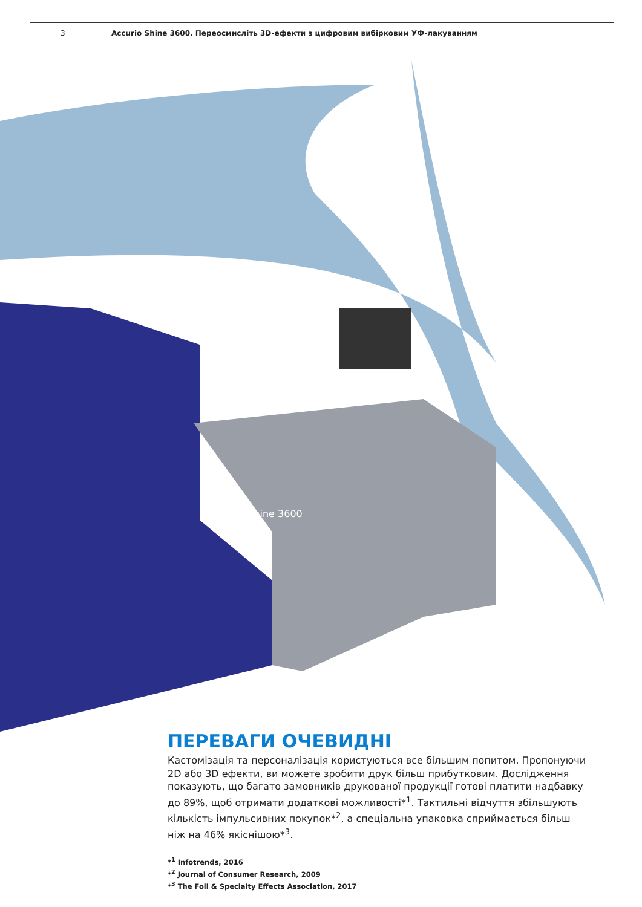3 Accurio Shine 3600. Переосмисліть 3D-ефекти з цифровим вибірковим УФ-лакуванням
AccurioShine 3600
ПЕРЕВАГИ ОЧЕВИДНІ
Кастомізація та персоналізація користуються все більшим попитом. Пропонуючи 2D або 3D ефекти, ви можете зробити друк більш прибутковим. Дослідження показують, що багато замовників друкованої продукції готові платити надбавку до 89%, щоб отримати додаткові можливості*<sup>1</sup>. Тактильні відчуття збільшують кількість імпульсивних покупок*<sup>2</sup>, а спеціальна упаковка сприймається більш ніж на 46% якіснішою*<sup>3</sup>.
*<sup>1</sup> Infotrends, 2016
*<sup>2</sup> Journal of Consumer Research, 2009
*<sup>3</sup> The Foil & Specialty Effects Association, 2017